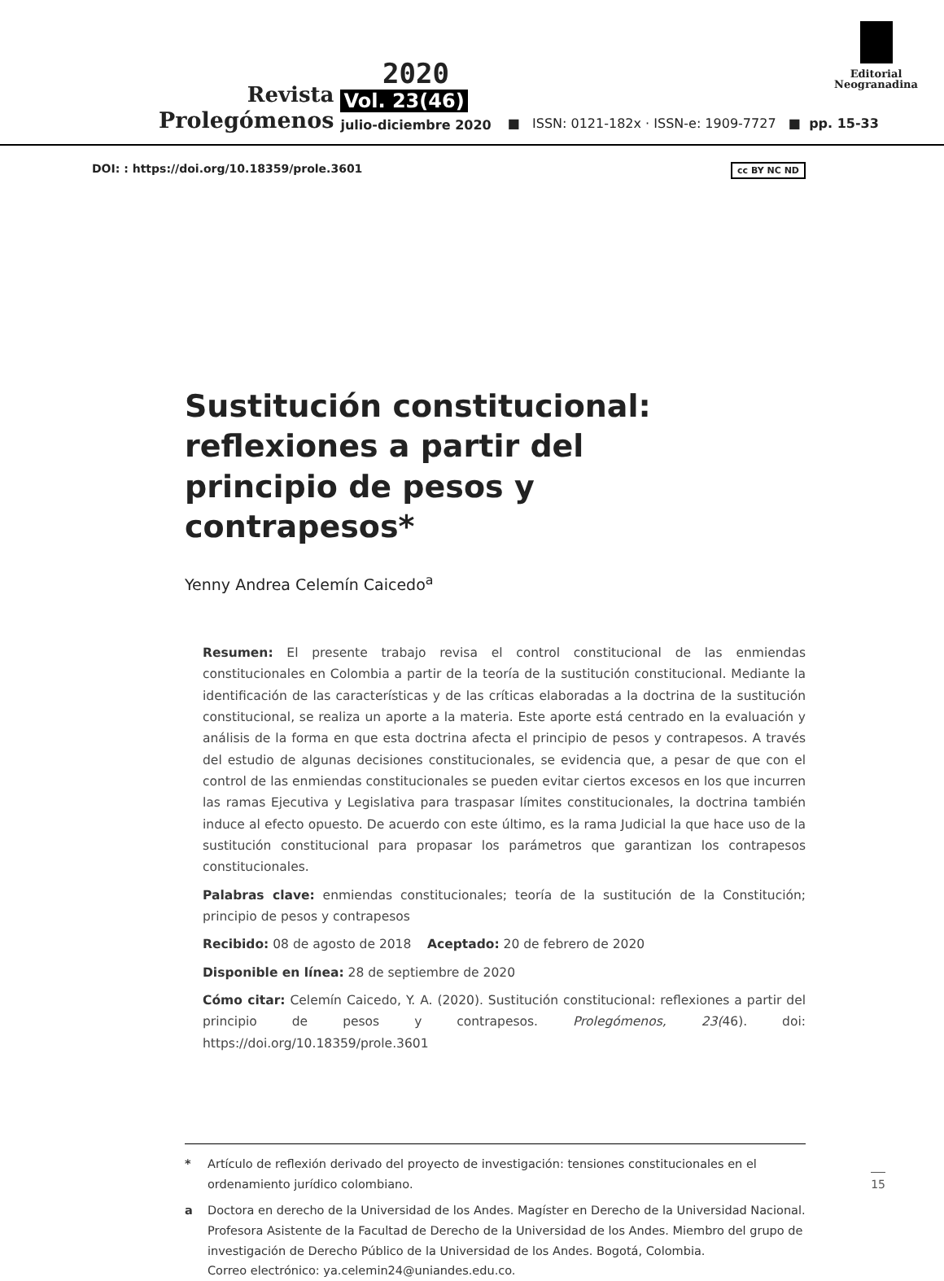Revista
Prolegómenos
2020
Vol. 23(46)
julio-diciembre 2020
■ ISSN: 0121-182x · ISSN-e: 1909-7727 ■ pp. 15-33
Editorial
Neogranadina
DOI: : https://doi.org/10.18359/prole.3601 cc BY NC ND
Sustitución constitucional: reflexiones a partir del principio de pesos y contrapesos*
Yenny Andrea Celemín Caicedo<sup>a</sup>
Resumen: El presente trabajo revisa el control constitucional de las enmiendas constitucionales en Colombia a partir de la teoría de la sustitución constitucional. Mediante la identificación de las características y de las críticas elaboradas a la doctrina de la sustitución constitucional, se realiza un aporte a la materia. Este aporte está centrado en la evaluación y análisis de la forma en que esta doctrina afecta el principio de pesos y contrapesos. A través del estudio de algunas decisiones constitucionales, se evidencia que, a pesar de que con el control de las enmiendas constitucionales se pueden evitar ciertos excesos en los que incurren las ramas Ejecutiva y Legislativa para traspasar límites constitucionales, la doctrina también induce al efecto opuesto. De acuerdo con este último, es la rama Judicial la que hace uso de la sustitución constitucional para propasar los parámetros que garantizan los contrapesos constitucionales.
Palabras clave: enmiendas constitucionales; teoría de la sustitución de la Constitución; principio de pesos y contrapesos
Recibido: 08 de agosto de 2018 Aceptado: 20 de febrero de 2020
Disponible en línea: 28 de septiembre de 2020
Cómo citar: Celemín Caicedo, Y. A. (2020). Sustitución constitucional: reflexiones a partir del principio de pesos y contrapesos. Prolegómenos, 23(46). doi: https://doi.org/10.18359/prole.3601
* Artículo de reflexión derivado del proyecto de investigación: tensiones constitucionales en el ordenamiento jurídico colombiano.
a Doctora en derecho de la Universidad de los Andes. Magíster en Derecho de la Universidad Nacional. Profesora Asistente de la Facultad de Derecho de la Universidad de los Andes. Miembro del grupo de investigación de Derecho Público de la Universidad de los Andes. Bogotá, Colombia.
Correo electrónico: ya.celemin24@uniandes.edu.co.
15